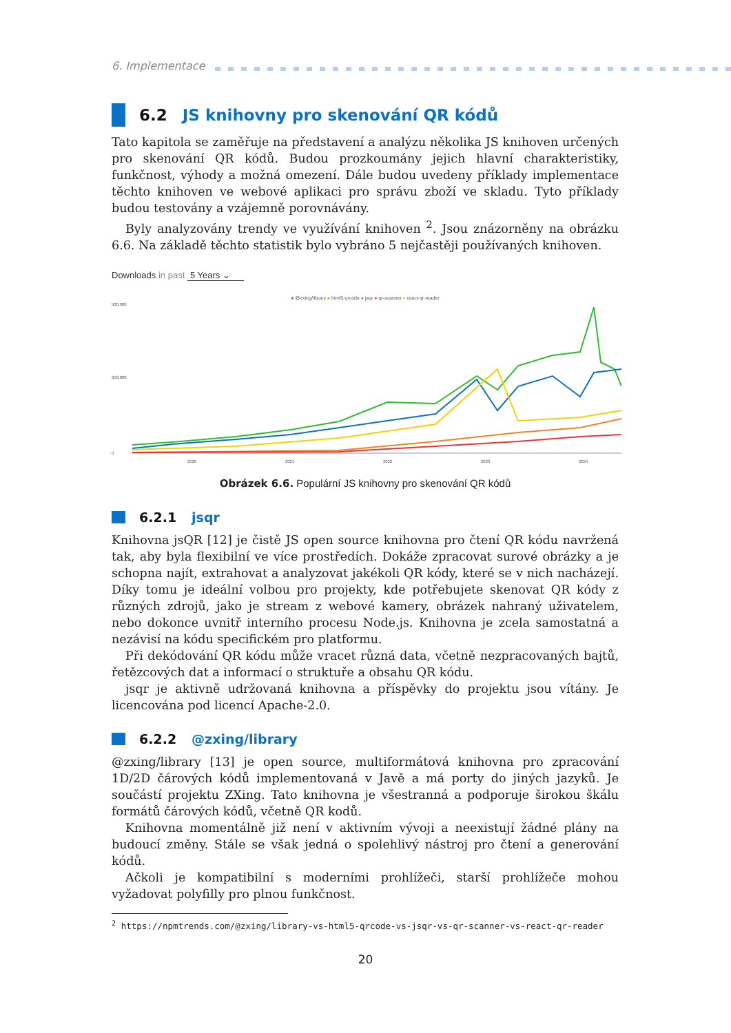6. Implementace
6.2 JS knihovny pro skenování QR kódů
Tato kapitola se zaměřuje na představení a analýzu několika JS knihoven určených pro skenování QR kódů. Budou prozkoumány jejich hlavní charakteristiky, funkčnost, výhody a možná omezení. Dále budou uvedeny příklady implementace těchto knihoven ve webové aplikaci pro správu zboží ve skladu. Tyto příklady budou testovány a vzájemně porovnávány.
Byly analyzovány trendy ve využívání knihoven <sup>2</sup>. Jsou znázorněny na obrázku 6.6. Na základě těchto statistik bylo vybráno 5 nejčastěji používaných knihoven.
Downloads in past 5 Years ⌄
● @zxing/library ● html5-qrcode ● jsqr ● qr-scanner ● react-qr-reader
500,000
250,000
0
2020
2021
2022
2023
2024
Obrázek 6.6. Populární JS knihovny pro skenování QR kódů
6.2.1 jsqr
Knihovna jsQR [12] je čistě JS open source knihovna pro čtení QR kódu navržená tak, aby byla flexibilní ve více prostředích. Dokáže zpracovat surové obrázky a je schopna najít, extrahovat a analyzovat jakékoli QR kódy, které se v nich nacházejí. Díky tomu je ideální volbou pro projekty, kde potřebujete skenovat QR kódy z různých zdrojů, jako je stream z webové kamery, obrázek nahraný uživatelem, nebo dokonce uvnitř interního procesu Node.js. Knihovna je zcela samostatná a nezávisí na kódu specifickém pro platformu.
Při dekódování QR kódu může vracet různá data, včetně nezpracovaných bajtů, řetězcových dat a informací o struktuře a obsahu QR kódu.
jsqr je aktivně udržovaná knihovna a příspěvky do projektu jsou vítány. Je licencována pod licencí Apache-2.0.
6.2.2 @zxing/library
@zxing/library [13] je open source, multiformátová knihovna pro zpracování 1D/2D čárových kódů implementovaná v Javě a má porty do jiných jazyků. Je součástí projektu ZXing. Tato knihovna je všestranná a podporuje širokou škálu formátů čárových kódů, včetně QR kodů.
Knihovna momentálně již není v aktivním vývoji a neexistují žádné plány na budoucí změny. Stále se však jedná o spolehlivý nástroj pro čtení a generování kódů.
Ačkoli je kompatibilní s moderními prohlížeči, starší prohlížeče mohou vyžadovat polyfilly pro plnou funkčnost.
<sup>2</sup> https://npmtrends.com/@zxing/library-vs-html5-qrcode-vs-jsqr-vs-qr-scanner-vs-react-qr-reader
20